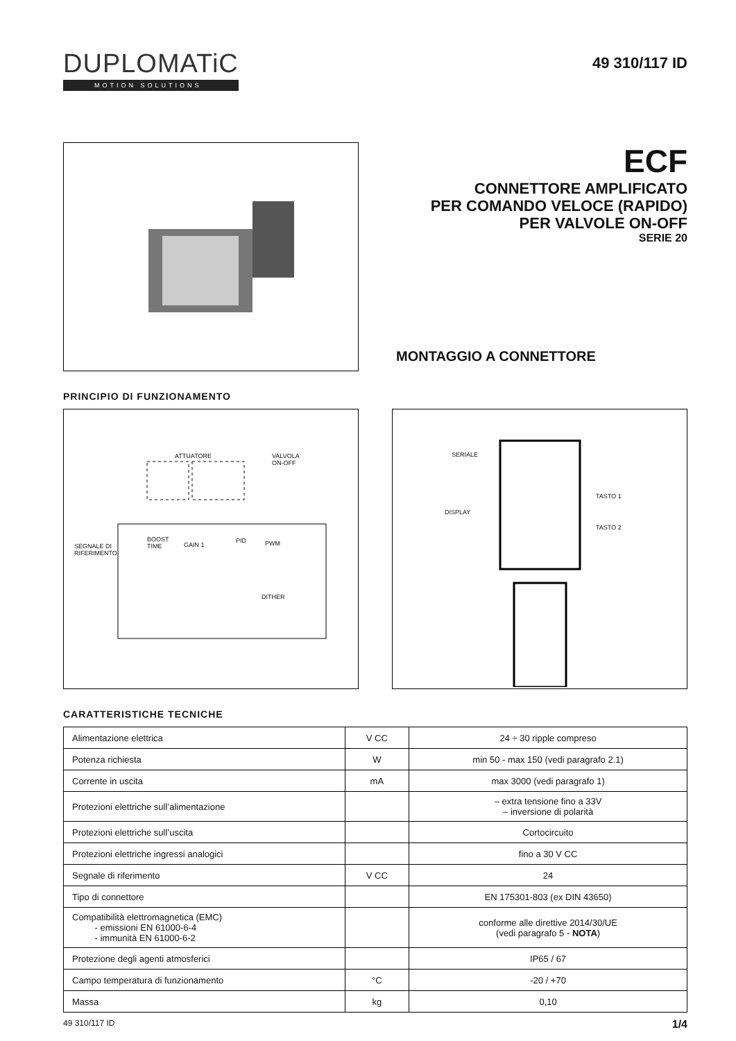DUPLOMATiC
MOTION SOLUTIONS
49 310/117 ID
ECF
CONNETTORE AMPLIFICATO
PER COMANDO VELOCE (RAPIDO)
PER VALVOLE ON-OFF
SERIE 20
MONTAGGIO A CONNETTORE
PRINCIPIO DI FUNZIONAMENTO
ATTUATORE
VALVOLA
ON-OFF
SEGNALE DI
RIFERIMENTO
BOOST
TIME
GAIN 1
PID PWM
DITHER
SERIALE
DISPLAY
TASTO 1
TASTO 2
CARATTERISTICHE TECNICHE
| Alimentazione elettrica | V CC | 24 ÷ 30 ripple compreso |
| Potenza richiesta | W | min 50 - max 150 (vedi paragrafo 2.1) |
| Corrente in uscita | mA | max 3000 (vedi paragrafo 1) |
| Protezioni elettriche sull’alimentazione | | – extra tensione fino a 33V – inversione di polarità |
| Protezioni elettriche sull’uscita | | Cortocircuito |
| Protezioni elettriche ingressi analogici | | fino a 30 V CC |
| Segnale di riferimento | V CC | 24 |
| Tipo di connettore | | EN 175301-803 (ex DIN 43650) |
| Compatibilità elettromagnetica (EMC) - emissioni EN 61000-6-4 - immunità EN 61000-6-2 | | conforme alle direttive 2014/30/UE (vedi paragrafo 5 - NOTA ) |
| Protezione degli agenti atmosferici | | IP65 / 67 |
| Campo temperatura di funzionamento | °C | -20 / +70 |
| Massa | kg | 0,10 |
49 310/117 ID 1/4